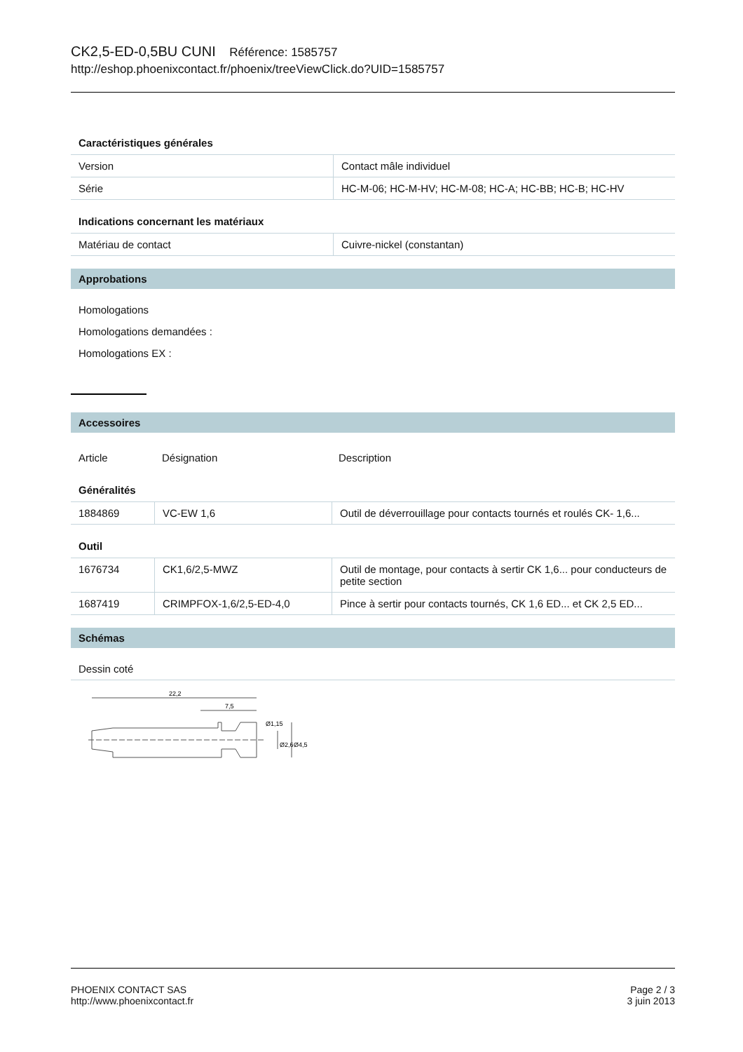CK2,5-ED-0,5BU CUNI Référence: 1585757
http://eshop.phoenixcontact.fr/phoenix/treeViewClick.do?UID=1585757
Caractéristiques générales
| Version | Contact mâle individuel |
| Série | HC-M-06; HC-M-HV; HC-M-08; HC-A; HC-BB; HC-B; HC-HV |
Indications concernant les matériaux
| Matériau de contact | Cuivre-nickel (constantan) |
Approbations
Homologations
Homologations demandées :
Homologations EX :
Accessoires
| Article | Désignation | Description |
Généralités
| 1884869 | VC-EW 1,6 | Outil de déverrouillage pour contacts tournés et roulés CK- 1,6... |
Outil
| 1676734 | CK1,6/2,5-MWZ | Outil de montage, pour contacts à sertir CK 1,6... pour conducteurs de petite section |
| 1687419 | CRIMPFOX-1,6/2,5-ED-4,0 | Pince à sertir pour contacts tournés, CK 1,6 ED... et CK 2,5 ED... |
Schémas
Dessin coté
22,2
7,5
Ø1,15
Ø2,6
Ø4,5
PHOENIX CONTACT SAS
http://www.phoenixcontact.fr
Page 2 / 3
3 juin 2013